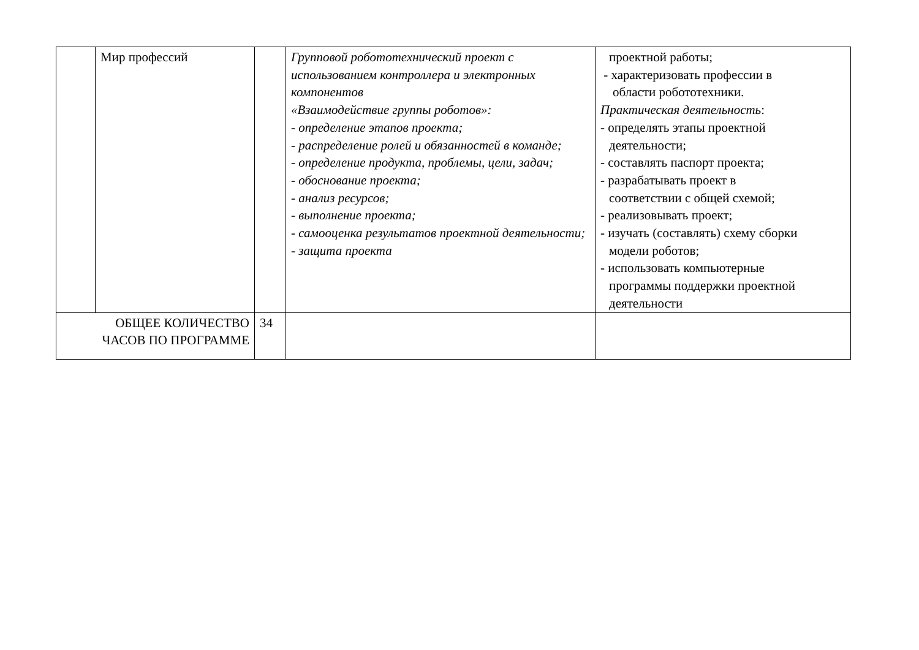| | Мир профессий | | Групповой робототехнический проект с использованием контроллера и электронных компонентов «Взаимодействие группы роботов»: - определение этапов проекта; - распределение ролей и обязанностей в команде; - определение продукта, проблемы, цели, задач; - обоснование проекта; - анализ ресурсов; - выполнение проекта; - самооценка результатов проектной деятельности; - защита проекта | проектной работы; - характеризовать профессии в области робототехники. Практическая деятельность : - определять этапы проектной деятельности; - составлять паспорт проекта; - разрабатывать проект в соответствии с общей схемой; - реализовывать проект; - изучать (составлять) схему сборки модели роботов; - использовать компьютерные программы поддержки проектной деятельности |
| ОБЩЕЕ КОЛИЧЕСТВО ЧАСОВ ПО ПРОГРАММЕ | | 34 | | |